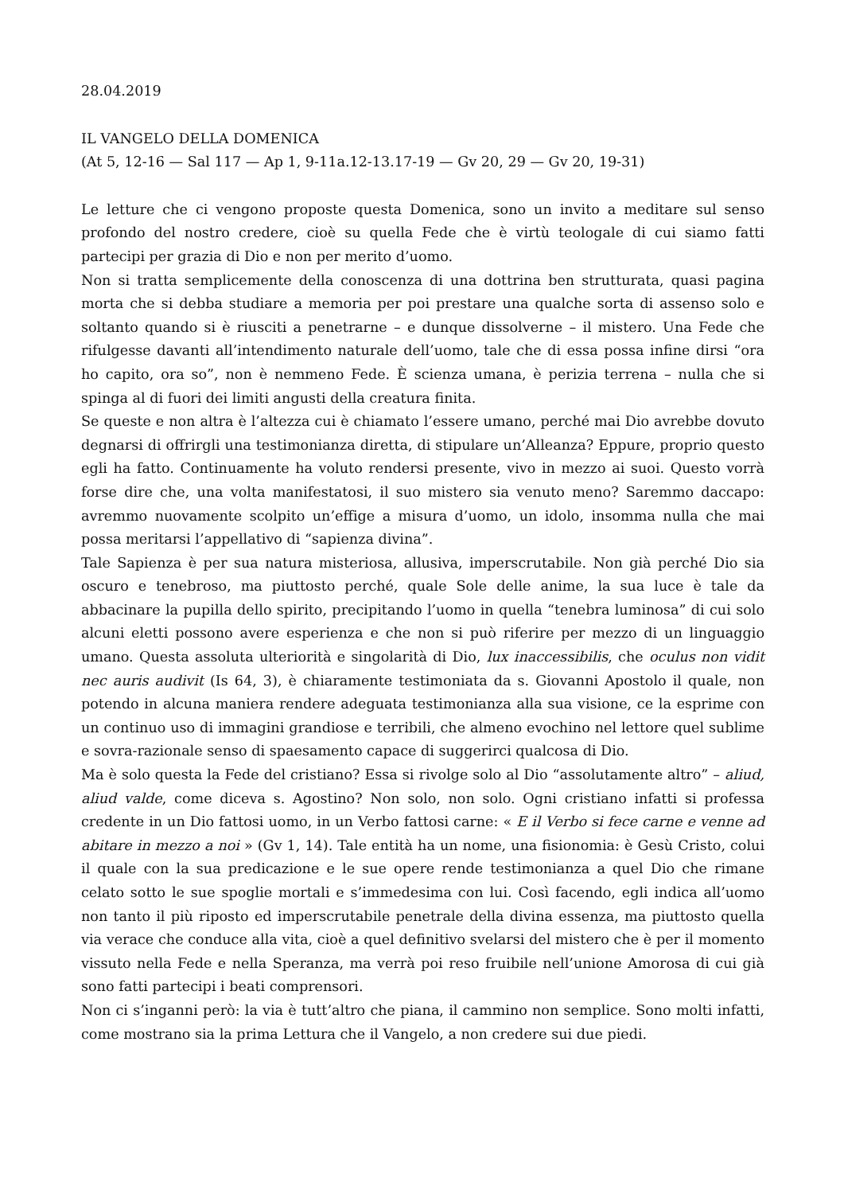28.04.2019
IL VANGELO DELLA DOMENICA
(At 5, 12-16 — Sal 117 — Ap 1, 9-11a.12-13.17-19 — Gv 20, 29 — Gv 20, 19-31)
Le letture che ci vengono proposte questa Domenica, sono un invito a meditare sul senso profondo del nostro credere, cioè su quella Fede che è virtù teologale di cui siamo fatti partecipi per grazia di Dio e non per merito d’uomo.
Non si tratta semplicemente della conoscenza di una dottrina ben strutturata, quasi pagina morta che si debba studiare a memoria per poi prestare una qualche sorta di assenso solo e soltanto quando si è riusciti a penetrarne – e dunque dissolverne – il mistero. Una Fede che rifulgesse davanti all’intendimento naturale dell’uomo, tale che di essa possa infine dirsi “ora ho capito, ora so”, non è nemmeno Fede. È scienza umana, è perizia terrena – nulla che si spinga al di fuori dei limiti angusti della creatura finita.
Se queste e non altra è l’altezza cui è chiamato l’essere umano, perché mai Dio avrebbe dovuto degnarsi di offrirgli una testimonianza diretta, di stipulare un’Alleanza? Eppure, proprio questo egli ha fatto. Continuamente ha voluto rendersi presente, vivo in mezzo ai suoi. Questo vorrà forse dire che, una volta manifestatosi, il suo mistero sia venuto meno? Saremmo daccapo: avremmo nuovamente scolpito un’effige a misura d’uomo, un idolo, insomma nulla che mai possa meritarsi l’appellativo di “sapienza divina”.
Tale Sapienza è per sua natura misteriosa, allusiva, imperscrutabile. Non già perché Dio sia oscuro e tenebroso, ma piuttosto perché, quale Sole delle anime, la sua luce è tale da abbacinare la pupilla dello spirito, precipitando l’uomo in quella “tenebra luminosa” di cui solo alcuni eletti possono avere esperienza e che non si può riferire per mezzo di un linguaggio umano. Questa assoluta ulteriorità e singolarità di Dio, lux inaccessibilis, che oculus non vidit nec auris audivit (Is 64, 3), è chiaramente testimoniata da s. Giovanni Apostolo il quale, non potendo in alcuna maniera rendere adeguata testimonianza alla sua visione, ce la esprime con un continuo uso di immagini grandiose e terribili, che almeno evochino nel lettore quel sublime e sovra-razionale senso di spaesamento capace di suggerirci qualcosa di Dio.
Ma è solo questa la Fede del cristiano? Essa si rivolge solo al Dio “assolutamente altro” – aliud, aliud valde, come diceva s. Agostino? Non solo, non solo. Ogni cristiano infatti si professa credente in un Dio fattosi uomo, in un Verbo fattosi carne: « E il Verbo si fece carne e venne ad abitare in mezzo a noi » (Gv 1, 14). Tale entità ha un nome, una fisionomia: è Gesù Cristo, colui il quale con la sua predicazione e le sue opere rende testimonianza a quel Dio che rimane celato sotto le sue spoglie mortali e s’immedesima con lui. Così facendo, egli indica all’uomo non tanto il più riposto ed imperscrutabile penetrale della divina essenza, ma piuttosto quella via verace che conduce alla vita, cioè a quel definitivo svelarsi del mistero che è per il momento vissuto nella Fede e nella Speranza, ma verrà poi reso fruibile nell’unione Amorosa di cui già sono fatti partecipi i beati comprensori.
Non ci s’inganni però: la via è tutt’altro che piana, il cammino non semplice. Sono molti infatti, come mostrano sia la prima Lettura che il Vangelo, a non credere sui due piedi.